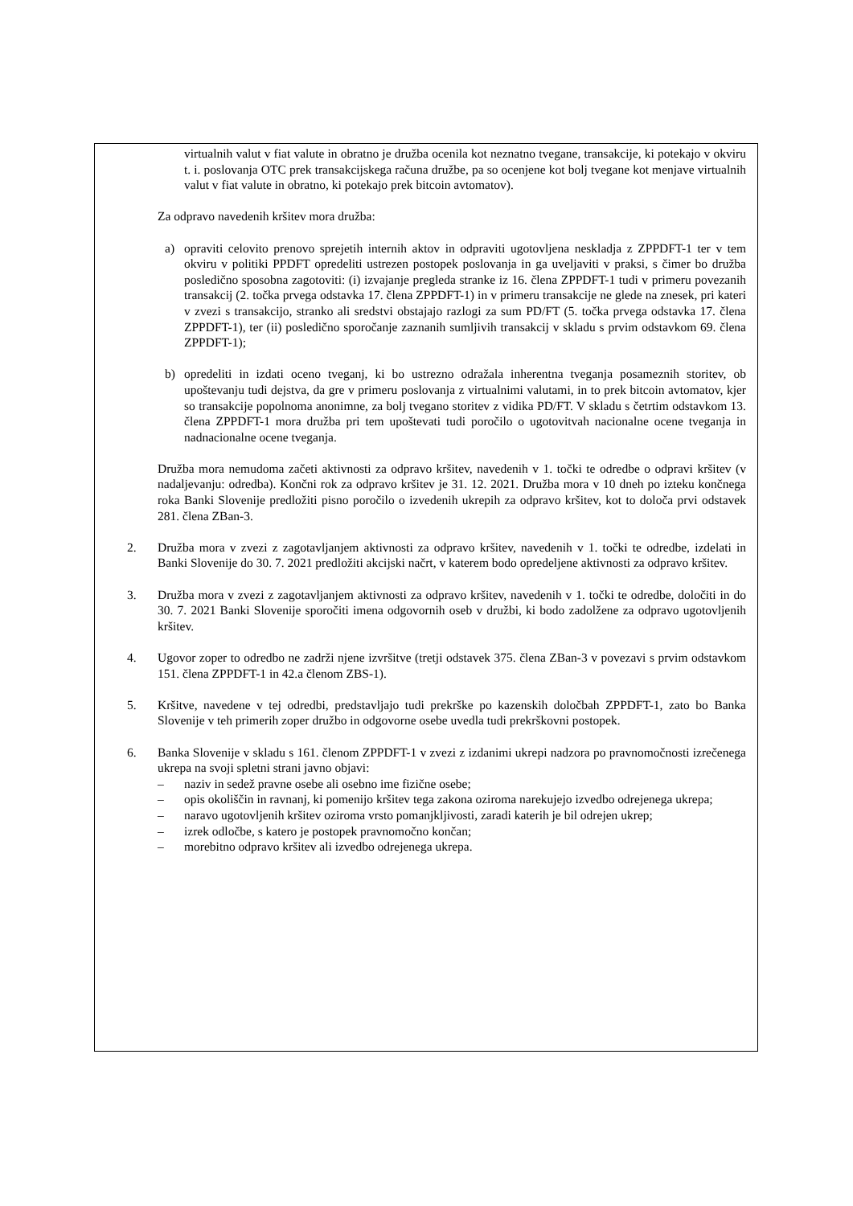virtualnih valut v fiat valute in obratno je družba ocenila kot neznatno tvegane, transakcije, ki potekajo v okviru t. i. poslovanja OTC prek transakcijskega računa družbe, pa so ocenjene kot bolj tvegane kot menjave virtualnih valut v fiat valute in obratno, ki potekajo prek bitcoin avtomatov).
Za odpravo navedenih kršitev mora družba:
a) opraviti celovito prenovo sprejetih internih aktov in odpraviti ugotovljena neskladja z ZPPDFT-1 ter v tem okviru v politiki PPDFT opredeliti ustrezen postopek poslovanja in ga uveljaviti v praksi, s čimer bo družba posledično sposobna zagotoviti: (i) izvajanje pregleda stranke iz 16. člena ZPPDFT-1 tudi v primeru povezanih transakcij (2. točka prvega odstavka 17. člena ZPPDFT-1) in v primeru transakcije ne glede na znesek, pri kateri v zvezi s transakcijo, stranko ali sredstvi obstajajo razlogi za sum PD/FT (5. točka prvega odstavka 17. člena ZPPDFT-1), ter (ii) posledično sporočanje zaznanih sumljivih transakcij v skladu s prvim odstavkom 69. člena ZPPDFT-1);
b) opredeliti in izdati oceno tveganj, ki bo ustrezno odražala inherentna tveganja posameznih storitev, ob upoštevanju tudi dejstva, da gre v primeru poslovanja z virtualnimi valutami, in to prek bitcoin avtomatov, kjer so transakcije popolnoma anonimne, za bolj tvegano storitev z vidika PD/FT. V skladu s četrtim odstavkom 13. člena ZPPDFT-1 mora družba pri tem upoštevati tudi poročilo o ugotovitvah nacionalne ocene tveganja in nadnacionalne ocene tveganja.
Družba mora nemudoma začeti aktivnosti za odpravo kršitev, navedenih v 1. točki te odredbe o odpravi kršitev (v nadaljevanju: odredba). Končni rok za odpravo kršitev je 31. 12. 2021. Družba mora v 10 dneh po izteku končnega roka Banki Slovenije predložiti pisno poročilo o izvedenih ukrepih za odpravo kršitev, kot to določa prvi odstavek 281. člena ZBan-3.
2. Družba mora v zvezi z zagotavljanjem aktivnosti za odpravo kršitev, navedenih v 1. točki te odredbe, izdelati in Banki Slovenije do 30. 7. 2021 predložiti akcijski načrt, v katerem bodo opredeljene aktivnosti za odpravo kršitev.
3. Družba mora v zvezi z zagotavljanjem aktivnosti za odpravo kršitev, navedenih v 1. točki te odredbe, določiti in do 30. 7. 2021 Banki Slovenije sporočiti imena odgovornih oseb v družbi, ki bodo zadolžene za odpravo ugotovljenih kršitev.
4. Ugovor zoper to odredbo ne zadrži njene izvršitve (tretji odstavek 375. člena ZBan-3 v povezavi s prvim odstavkom 151. člena ZPPDFT-1 in 42.a členom ZBS-1).
5. Kršitve, navedene v tej odredbi, predstavljajo tudi prekrške po kazenskih določbah ZPPDFT-1, zato bo Banka Slovenije v teh primerih zoper družbo in odgovorne osebe uvedla tudi prekrškovni postopek.
6. Banka Slovenije v skladu s 161. členom ZPPDFT-1 v zvezi z izdanimi ukrepi nadzora po pravnomočnosti izrečenega ukrepa na svoji spletni strani javno objavi:
– naziv in sedež pravne osebe ali osebno ime fizične osebe;
– opis okoliščin in ravnanj, ki pomenijo kršitev tega zakona oziroma narekujejo izvedbo odrejenega ukrepa;
– naravo ugotovljenih kršitev oziroma vrsto pomanjkljivosti, zaradi katerih je bil odrejen ukrep;
– izrek odločbe, s katero je postopek pravnomočno končan;
– morebitno odpravo kršitev ali izvedbo odrejenega ukrepa.